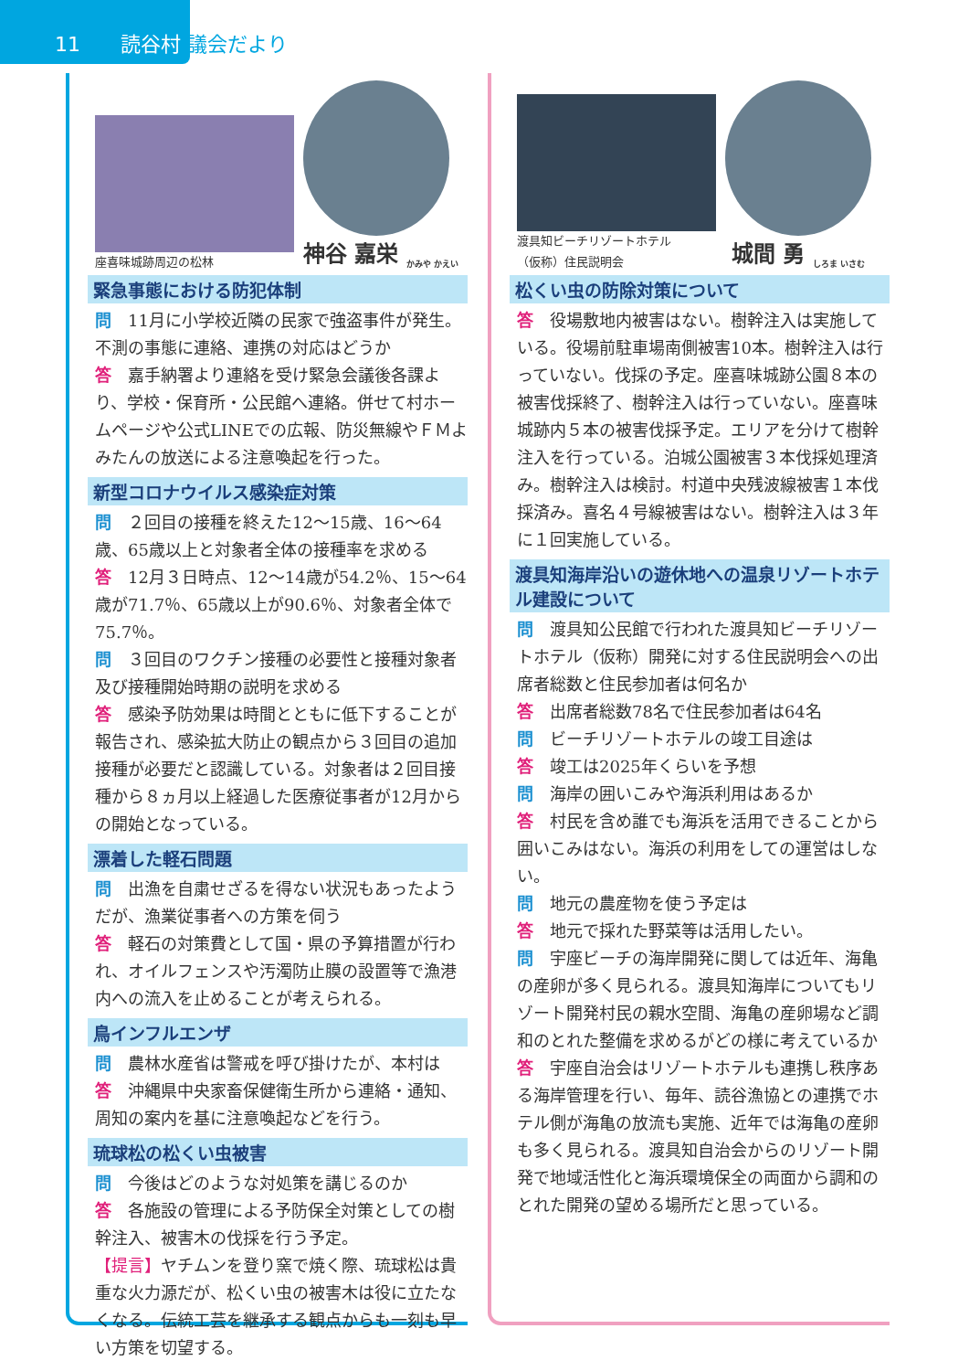11　　読谷村 議会だより
座喜味城跡周辺の松林
神谷 嘉栄 <sub>かみや かえい</sub>
緊急事態における防犯体制
問　11月に小学校近隣の民家で強盗事件が発生。不測の事態に連絡、連携の対応はどうか
答　嘉手納署より連絡を受け緊急会議後各課より、学校・保育所・公民館へ連絡。併せて村ホームページや公式LINEでの広報、防災無線やＦＭよみたんの放送による注意喚起を行った。
新型コロナウイルス感染症対策
問　２回目の接種を終えた12〜15歳、16〜64歳、65歳以上と対象者全体の接種率を求める
答　12月３日時点、12〜14歳が54.2％、15〜64歳が71.7％、65歳以上が90.6％、対象者全体で75.7％。
問　３回目のワクチン接種の必要性と接種対象者及び接種開始時期の説明を求める
答　感染予防効果は時間とともに低下することが報告され、感染拡大防止の観点から３回目の追加接種が必要だと認識している。対象者は２回目接種から８ヵ月以上経過した医療従事者が12月からの開始となっている。
漂着した軽石問題
問　出漁を自粛せざるを得ない状況もあったようだが、漁業従事者への方策を伺う
答　軽石の対策費として国・県の予算措置が行われ、オイルフェンスや汚濁防止膜の設置等で漁港内への流入を止めることが考えられる。
鳥インフルエンザ
問　農林水産省は警戒を呼び掛けたが、本村は
答　沖縄県中央家畜保健衛生所から連絡・通知、周知の案内を基に注意喚起などを行う。
琉球松の松くい虫被害
問　今後はどのような対処策を講じるのか
答　各施設の管理による予防保全対策としての樹幹注入、被害木の伐採を行う予定。
【提言】ヤチムンを登り窯で焼く際、琉球松は貴重な火力源だが、松くい虫の被害木は役に立たなくなる。伝統工芸を継承する観点からも一刻も早い方策を切望する。
渡具知ビーチリゾートホテル
（仮称）住民説明会
城間 勇 <sub>しろま いさむ</sub>
松くい虫の防除対策について
答　役場敷地内被害はない。樹幹注入は実施している。役場前駐車場南側被害10本。樹幹注入は行っていない。伐採の予定。座喜味城跡公園８本の被害伐採終了、樹幹注入は行っていない。座喜味城跡内５本の被害伐採予定。エリアを分けて樹幹注入を行っている。泊城公園被害３本伐採処理済み。樹幹注入は検討。村道中央残波線被害１本伐採済み。喜名４号線被害はない。樹幹注入は３年に１回実施している。
渡具知海岸沿いの遊休地への温泉リゾートホテル建設について
問　渡具知公民館で行われた渡具知ビーチリゾートホテル（仮称）開発に対する住民説明会への出席者総数と住民参加者は何名か
答　出席者総数78名で住民参加者は64名
問　ビーチリゾートホテルの竣工目途は
答　竣工は2025年くらいを予想
問　海岸の囲いこみや海浜利用はあるか
答　村民を含め誰でも海浜を活用できることから囲いこみはない。海浜の利用をしての運営はしない。
問　地元の農産物を使う予定は
答　地元で採れた野菜等は活用したい。
問　宇座ビーチの海岸開発に関しては近年、海亀の産卵が多く見られる。渡具知海岸についてもリゾート開発村民の親水空間、海亀の産卵場など調和のとれた整備を求めるがどの様に考えているか
答　宇座自治会はリゾートホテルも連携し秩序ある海岸管理を行い、毎年、読谷漁協との連携でホテル側が海亀の放流も実施、近年では海亀の産卵も多く見られる。渡具知自治会からのリゾート開発で地域活性化と海浜環境保全の両面から調和のとれた開発の望める場所だと思っている。